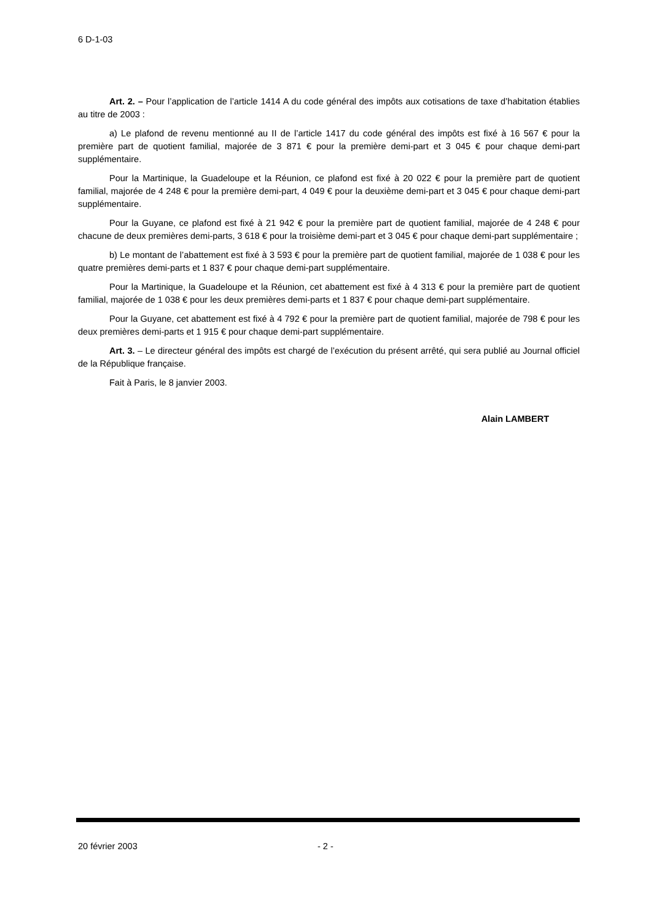6 D-1-03
Art. 2. – Pour l’application de l’article 1414 A du code général des impôts aux cotisations de taxe d’habitation établies au titre de 2003 :
a) Le plafond de revenu mentionné au II de l’article 1417 du code général des impôts est fixé à 16 567 € pour la première part de quotient familial, majorée de 3 871 € pour la première demi-part et 3 045 € pour chaque demi-part supplémentaire.
Pour la Martinique, la Guadeloupe et la Réunion, ce plafond est fixé à 20 022 € pour la première part de quotient familial, majorée de 4 248 € pour la première demi-part, 4 049 € pour la deuxième demi-part et 3 045 € pour chaque demi-part supplémentaire.
Pour la Guyane, ce plafond est fixé à 21 942 € pour la première part de quotient familial, majorée de 4 248 € pour chacune de deux premières demi-parts, 3 618 € pour la troisième demi-part et 3 045 € pour chaque demi-part supplémentaire ;
b) Le montant de l’abattement est fixé à 3 593 € pour la première part de quotient familial, majorée de 1 038 € pour les quatre premières demi-parts et 1 837 € pour chaque demi-part supplémentaire.
Pour la Martinique, la Guadeloupe et la Réunion, cet abattement est fixé à 4 313 € pour la première part de quotient familial, majorée de 1 038 € pour les deux premières demi-parts et 1 837 € pour chaque demi-part supplémentaire.
Pour la Guyane, cet abattement est fixé à 4 792 € pour la première part de quotient familial, majorée de 798 € pour les deux premières demi-parts et 1 915 € pour chaque demi-part supplémentaire.
Art. 3. – Le directeur général des impôts est chargé de l’exécution du présent arrêté, qui sera publié au Journal officiel de la République française.
Fait à Paris, le 8 janvier 2003.
Alain LAMBERT
20 février 2003 - 2 -